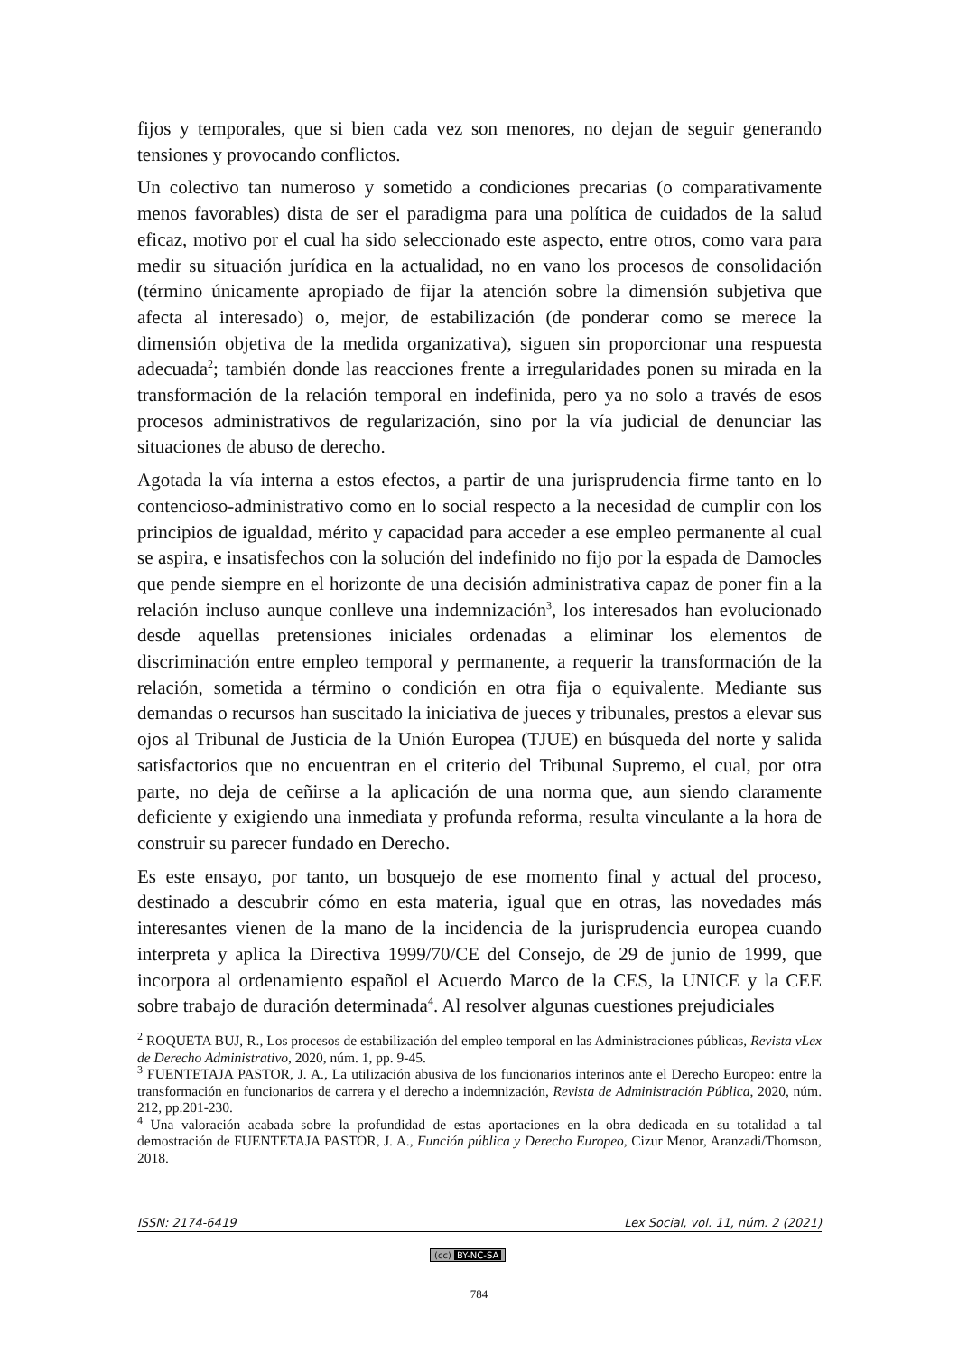fijos y temporales, que si bien cada vez son menores, no dejan de seguir generando tensiones y provocando conflictos.
Un colectivo tan numeroso y sometido a condiciones precarias (o comparativamente menos favorables) dista de ser el paradigma para una política de cuidados de la salud eficaz, motivo por el cual ha sido seleccionado este aspecto, entre otros, como vara para medir su situación jurídica en la actualidad, no en vano los procesos de consolidación (término únicamente apropiado de fijar la atención sobre la dimensión subjetiva que afecta al interesado) o, mejor, de estabilización (de ponderar como se merece la dimensión objetiva de la medida organizativa), siguen sin proporcionar una respuesta adecuada<sup>2</sup>; también donde las reacciones frente a irregularidades ponen su mirada en la transformación de la relación temporal en indefinida, pero ya no solo a través de esos procesos administrativos de regularización, sino por la vía judicial de denunciar las situaciones de abuso de derecho.
Agotada la vía interna a estos efectos, a partir de una jurisprudencia firme tanto en lo contencioso-administrativo como en lo social respecto a la necesidad de cumplir con los principios de igualdad, mérito y capacidad para acceder a ese empleo permanente al cual se aspira, e insatisfechos con la solución del indefinido no fijo por la espada de Damocles que pende siempre en el horizonte de una decisión administrativa capaz de poner fin a la relación incluso aunque conlleve una indemnización<sup>3</sup>, los interesados han evolucionado desde aquellas pretensiones iniciales ordenadas a eliminar los elementos de discriminación entre empleo temporal y permanente, a requerir la transformación de la relación, sometida a término o condición en otra fija o equivalente. Mediante sus demandas o recursos han suscitado la iniciativa de jueces y tribunales, prestos a elevar sus ojos al Tribunal de Justicia de la Unión Europea (TJUE) en búsqueda del norte y salida satisfactorios que no encuentran en el criterio del Tribunal Supremo, el cual, por otra parte, no deja de ceñirse a la aplicación de una norma que, aun siendo claramente deficiente y exigiendo una inmediata y profunda reforma, resulta vinculante a la hora de construir su parecer fundado en Derecho.
Es este ensayo, por tanto, un bosquejo de ese momento final y actual del proceso, destinado a descubrir cómo en esta materia, igual que en otras, las novedades más interesantes vienen de la mano de la incidencia de la jurisprudencia europea cuando interpreta y aplica la Directiva 1999/70/CE del Consejo, de 29 de junio de 1999, que incorpora al ordenamiento español el Acuerdo Marco de la CES, la UNICE y la CEE sobre trabajo de duración determinada<sup>4</sup>. Al resolver algunas cuestiones prejudiciales
<sup>2</sup> ROQUETA BUJ, R., Los procesos de estabilización del empleo temporal en las Administraciones públicas, Revista vLex de Derecho Administrativo, 2020, núm. 1, pp. 9-45.
<sup>3</sup> FUENTETAJA PASTOR, J. A., La utilización abusiva de los funcionarios interinos ante el Derecho Europeo: entre la transformación en funcionarios de carrera y el derecho a indemnización, Revista de Administración Pública, 2020, núm. 212, pp.201-230.
<sup>4</sup> Una valoración acabada sobre la profundidad de estas aportaciones en la obra dedicada en su totalidad a tal demostración de FUENTETAJA PASTOR, J. A., Función pública y Derecho Europeo, Cizur Menor, Aranzadi/Thomson, 2018.
ISSN: 2174-6419 Lex Social, vol. 11, núm. 2 (2021)
(cc) BY-NC-SA
784